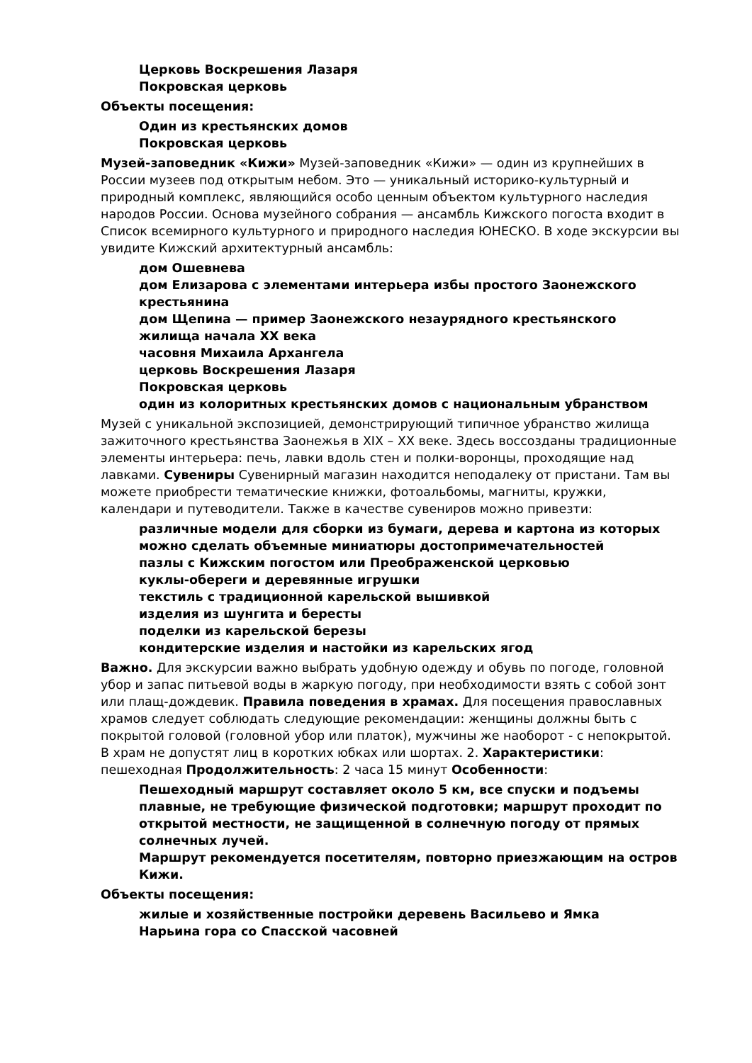Церковь Воскрешения Лазаря
Покровская церковь
Объекты посещения:
Один из крестьянских домов
Покровская церковь
Музей-заповедник «Кижи» Музей-заповедник «Кижи» — один из крупнейших в России музеев под открытым небом. Это — уникальный историко-культурный и природный комплекс, являющийся особо ценным объектом культурного наследия народов России. Основа музейного собрания — ансамбль Кижского погоста входит в Список всемирного культурного и природного наследия ЮНЕСКО. В ходе экскурсии вы увидите Кижский архитектурный ансамбль:
дом Ошевнева
дом Елизарова с элементами интерьера избы простого Заонежского крестьянина
дом Щепина — пример Заонежского незаурядного крестьянского жилища начала XX века
часовня Михаила Архангела
церковь Воскрешения Лазаря
Покровская церковь
один из колоритных крестьянских домов с национальным убранством
Музей с уникальной экспозицией, демонстрирующий типичное убранство жилища зажиточного крестьянства Заонежья в XIX – XX веке. Здесь воссозданы традиционные элементы интерьера: печь, лавки вдоль стен и полки-воронцы, проходящие над лавками. Сувениры Сувенирный магазин находится неподалеку от пристани. Там вы можете приобрести тематические книжки, фотоальбомы, магниты, кружки, календари и путеводители. Также в качестве сувениров можно привезти:
различные модели для сборки из бумаги, дерева и картона из которых можно сделать объемные миниатюры достопримечательностей
пазлы с Кижским погостом или Преображенской церковью
куклы-обереги и деревянные игрушки
текстиль с традиционной карельской вышивкой
изделия из шунгита и бересты
поделки из карельской березы
кондитерские изделия и настойки из карельских ягод
Важно. Для экскурсии важно выбрать удобную одежду и обувь по погоде, головной убор и запас питьевой воды в жаркую погоду, при необходимости взять с собой зонт или плащ-дождевик. Правила поведения в храмах. Для посещения православных храмов следует соблюдать следующие рекомендации: женщины должны быть с покрытой головой (головной убор или платок), мужчины же наоборот - с непокрытой. В храм не допустят лиц в коротких юбках или шортах. 2. Характеристики: пешеходная Продолжительность: 2 часа 15 минут Особенности:
Пешеходный маршрут составляет около 5 км, все спуски и подъемы плавные, не требующие физической подготовки; маршрут проходит по открытой местности, не защищенной в солнечную погоду от прямых солнечных лучей.
Маршрут рекомендуется посетителям, повторно приезжающим на остров Кижи.
Объекты посещения:
жилые и хозяйственные постройки деревень Васильево и Ямка
Нарьина гора со Спасской часовней